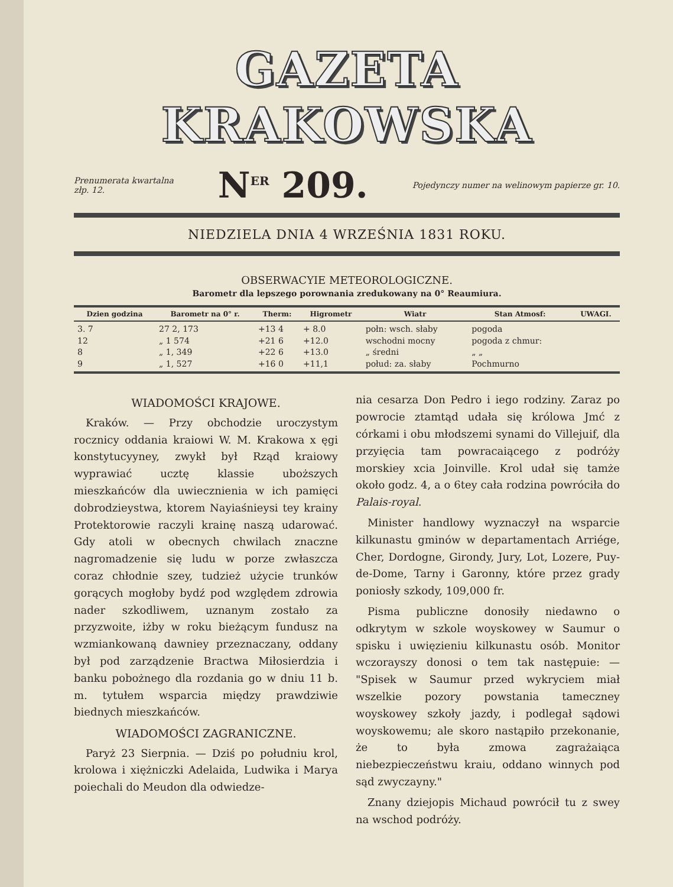GAZETA KRAKOWSKA
Prenumerata kwartalna
złp. 12. N<sup>ER</sup> 209. Pojedynczy numer na welinowym papierze gr. 10.
NIEDZIELA DNIA 4 WRZEŚNIA 1831 ROKU.
OBSERWACYIE METEOROLOGICZNE.
Barometr dla lepszego porownania zredukowany na 0° Reaumiura.
| Dzien godzina | Barometr na 0° r. | Therm: | Higrometr | Wiatr | Stan Atmosf: | UWAGI. |
| --- | --- | --- | --- | --- | --- | --- |
| 3. 7 12 8 9 | 27 2, 173 „ 1 574 „ 1, 349 „ 1, 527 | +13 4 +21 6 +22 6 +16 0 | + 8.0 +12.0 +13.0 +11,1 | połn: wsch. słaby wschodni mocny „ średni połud: za. słaby | pogoda pogoda z chmur: „ „ Pochmurno | |
WIADOMOŚCI KRAJOWE.
Kraków. — Przy obchodzie uroczystym rocznicy oddania kraiowi W. M. Krakowa x ęgi konstytucyyney, zwykł był Rząd kraiowy wyprawiać ucztę klassie uboższych mieszkańców dla uwiecznienia w ich pamięci dobrodzieystwa, ktorem Nayiaśnieysi tey krainy Protektorowie raczyli krainę naszą udarować. Gdy atoli w obecnych chwilach znaczne nagromadzenie się ludu w porze zwłaszcza coraz chłodnie szey, tudzież użycie trunków gorących mogłoby bydź pod względem zdrowia nader szkodliwem, uznanym zostało za przyzwoite, iżby w roku bieżącym fundusz na wzmiankowaną dawniey przeznaczany, oddany był pod zarządzenie Bractwa Miłosierdzia i banku pobożnego dla rozdania go w dniu 11 b. m. tytułem wsparcia między prawdziwie biednych mieszkańców.
WIADOMOŚCI ZAGRANICZNE.
Paryż 23 Sierpnia. — Dziś po południu krol, krolowa i xiężniczki Adelaida, Ludwika i Marya poiechali do Meudon dla odwiedze-
nia cesarza Don Pedro i iego rodziny. Zaraz po powrocie ztamtąd udała się królowa Jmć z córkami i obu młodszemi synami do Villejuif, dla przyięcia tam powracaiącego z podróży morskiey xcia Joinville. Krol udał się tamże około godz. 4, a o 6tey cała rodzina powróciła do Palais-royal.
Minister handlowy wyznaczył na wsparcie kilkunastu gminów w departamentach Arriége, Cher, Dordogne, Girondy, Jury, Lot, Lozere, Puy-de-Dome, Tarny i Garonny, które przez grady poniosły szkody, 109,000 fr.
Pisma publiczne donosiły niedawno o odkrytym w szkole woyskowey w Saumur o spisku i uwięzieniu kilkunastu osób. Monitor wczorayszy donosi o tem tak następuie: — "Spisek w Saumur przed wykryciem miał wszelkie pozory powstania tameczney woyskowey szkoły jazdy, i podlegał sądowi woyskowemu; ale skoro nastąpiło przekonanie, że to była zmowa zagrażaiąca niebezpieczeństwu kraiu, oddano winnych pod sąd zwyczayny."
Znany dziejopis Michaud powrócił tu z swey na wschod podróży.